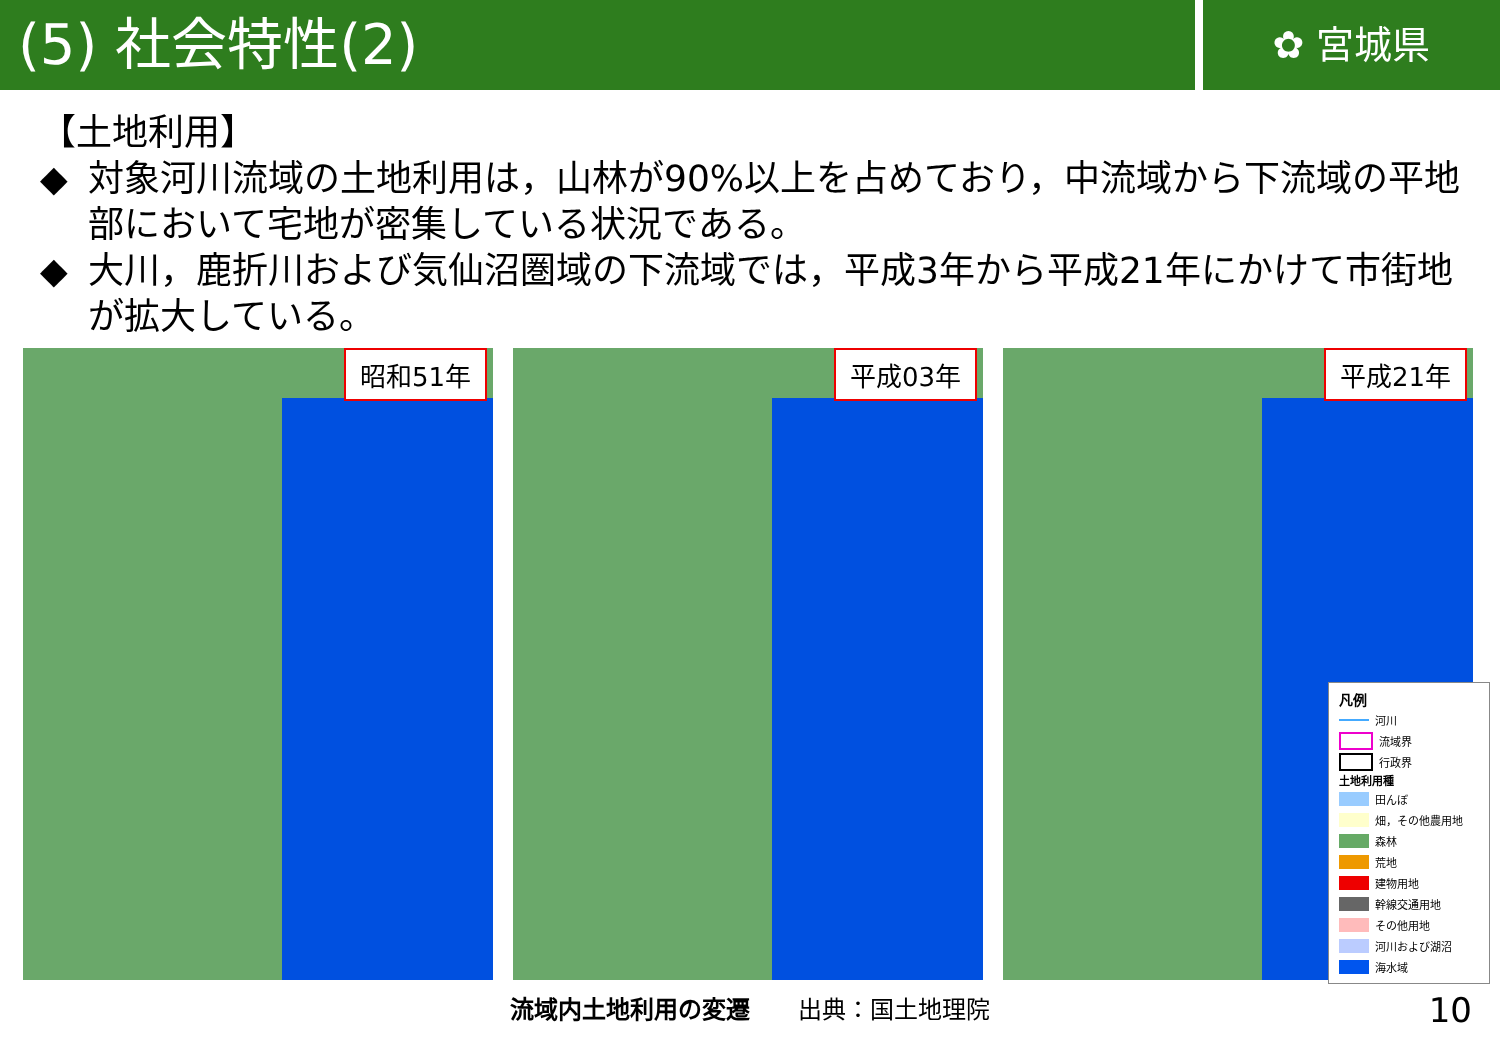(5) 社会特性(2)
✿ 宮城県
【土地利用】
◆ 対象河川流域の土地利用は，山林が90%以上を占めており，中流域から下流域の平地部において宅地が密集している状況である。
◆ 大川，鹿折川および気仙沼圏域の下流域では，平成3年から平成21年にかけて市街地が拡大している。
昭和51年
平成03年
平成21年
凡例
河川
流域界
行政界
土地利用種
田んぼ
畑，その他農用地
森林
荒地
建物用地
幹線交通用地
その他用地
河川および湖沼
海水域
流域内土地利用の変遷　　出典：国土地理院
10